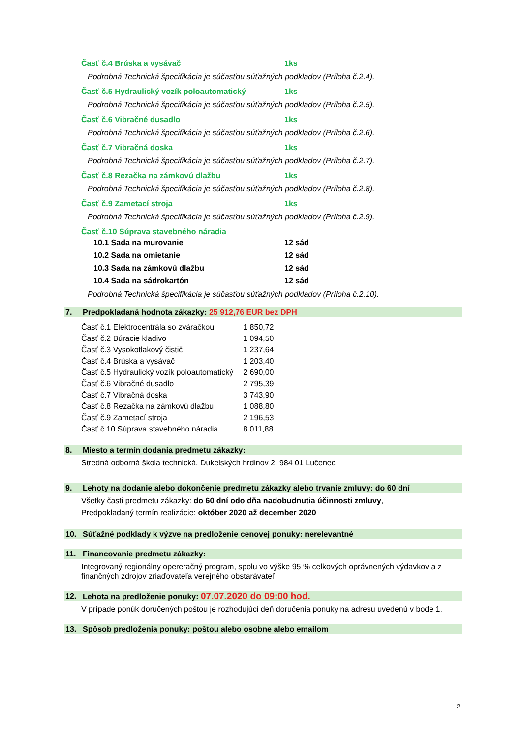Časť č.4 Brúska a vysávač 1ks
Podrobná Technická špecifikácia je súčasťou súťažných podkladov (Príloha č.2.4).
Časť č.5 Hydraulický vozík poloautomatický 1ks
Podrobná Technická špecifikácia je súčasťou súťažných podkladov (Príloha č.2.5).
Časť č.6 Vibračné dusadlo 1ks
Podrobná Technická špecifikácia je súčasťou súťažných podkladov (Príloha č.2.6).
Časť č.7 Vibračná doska 1ks
Podrobná Technická špecifikácia je súčasťou súťažných podkladov (Príloha č.2.7).
Časť č.8 Rezačka na zámkovú dlažbu 1ks
Podrobná Technická špecifikácia je súčasťou súťažných podkladov (Príloha č.2.8).
Časť č.9 Zametací stroja 1ks
Podrobná Technická špecifikácia je súčasťou súťažných podkladov (Príloha č.2.9).
Časť č.10 Súprava stavebného náradia
10.1 Sada na murovanie 12 sád
10.2 Sada na omietanie 12 sád
10.3 Sada na zámkovú dlažbu 12 sád
10.4 Sada na sádrokartón 12 sád
Podrobná Technická špecifikácia je súčasťou súťažných podkladov (Príloha č.2.10).
7. Predpokladaná hodnota zákazky: 25 912,76 EUR bez DPH
| Časť č.1 Elektrocentrála so zváračkou | 1 850,72 |
| Časť č.2 Búracie kladivo | 1 094,50 |
| Časť č.3 Vysokotlakový čistič | 1 237,64 |
| Časť č.4 Brúska a vysávač | 1 203,40 |
| Časť č.5 Hydraulický vozík poloautomatický | 2 690,00 |
| Časť č.6 Vibračné dusadlo | 2 795,39 |
| Časť č.7 Vibračná doska | 3 743,90 |
| Časť č.8 Rezačka na zámkovú dlažbu | 1 088,80 |
| Časť č.9 Zametací stroja | 2 196,53 |
| Časť č.10 Súprava stavebného náradia | 8 011,88 |
8. Miesto a termín dodania predmetu zákazky:
Stredná odborná škola technická, Dukelských hrdinov 2, 984 01 Lučenec
9. Lehoty na dodanie alebo dokončenie predmetu zákazky alebo trvanie zmluvy: do 60 dní
Všetky časti predmetu zákazky: do 60 dní odo dňa nadobudnutia účinnosti zmluvy,
Predpokladaný termín realizácie: október 2020 až december 2020
10. Súťažné podklady k výzve na predloženie cenovej ponuky: nerelevantné
11. Financovanie predmetu zákazky:
Integrovaný regionálny opereračný program, spolu vo výške 95 % celkových oprávnených výdavkov a z finančných zdrojov zriaďovateľa verejného obstarávateľ
12. Lehota na predloženie ponuky: 07.07.2020 do 09:00 hod.
V prípade ponúk doručených poštou je rozhodujúci deň doručenia ponuky na adresu uvedenú v bode 1.
13. Spôsob predloženia ponuky: poštou alebo osobne alebo emailom
2